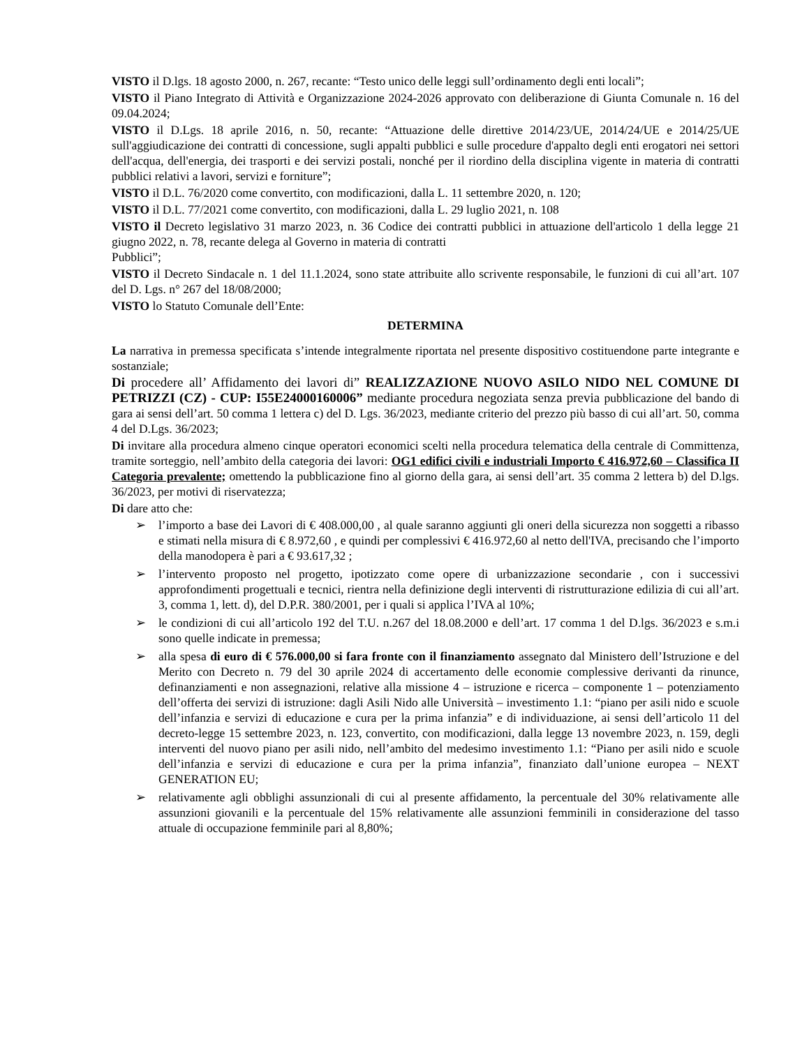VISTO il D.lgs. 18 agosto 2000, n. 267, recante: “Testo unico delle leggi sull’ordinamento degli enti locali”;
VISTO il Piano Integrato di Attività e Organizzazione 2024-2026 approvato con deliberazione di Giunta Comunale n. 16 del 09.04.2024;
VISTO il D.Lgs. 18 aprile 2016, n. 50, recante: “Attuazione delle direttive 2014/23/UE, 2014/24/UE e 2014/25/UE sull'aggiudicazione dei contratti di concessione, sugli appalti pubblici e sulle procedure d'appalto degli enti erogatori nei settori dell'acqua, dell'energia, dei trasporti e dei servizi postali, nonché per il riordino della disciplina vigente in materia di contratti pubblici relativi a lavori, servizi e forniture”;
VISTO il D.L. 76/2020 come convertito, con modificazioni, dalla L. 11 settembre 2020, n. 120;
VISTO il D.L. 77/2021 come convertito, con modificazioni, dalla L. 29 luglio 2021, n. 108
VISTO il Decreto legislativo 31 marzo 2023, n. 36 Codice dei contratti pubblici in attuazione dell'articolo 1 della legge 21 giugno 2022, n. 78, recante delega al Governo in materia di contratti
Pubblici”;
VISTO il Decreto Sindacale n. 1 del 11.1.2024, sono state attribuite allo scrivente responsabile, le funzioni di cui all’art. 107 del D. Lgs. n° 267 del 18/08/2000;
VISTO lo Statuto Comunale dell’Ente:
DETERMINA
La narrativa in premessa specificata s’intende integralmente riportata nel presente dispositivo costituendone parte integrante e sostanziale;
Di procedere all’ Affidamento dei lavori di” REALIZZAZIONE NUOVO ASILO NIDO NEL COMUNE DI PETRIZZI (CZ) - CUP: I55E24000160006” mediante procedura negoziata senza previa pubblicazione del bando di gara ai sensi dell’art. 50 comma 1 lettera c) del D. Lgs. 36/2023, mediante criterio del prezzo più basso di cui all’art. 50, comma 4 del D.Lgs. 36/2023;
Di invitare alla procedura almeno cinque operatori economici scelti nella procedura telematica della centrale di Committenza, tramite sorteggio, nell’ambito della categoria dei lavori: OG1 edifici civili e industriali Importo € 416.972,60 – Classifica II Categoria prevalente; omettendo la pubblicazione fino al giorno della gara, ai sensi dell’art. 35 comma 2 lettera b) del D.lgs. 36/2023, per motivi di riservatezza;
Di dare atto che:
➢ l’importo a base dei Lavori di € 408.000,00 , al quale saranno aggiunti gli oneri della sicurezza non soggetti a ribasso e stimati nella misura di € 8.972,60 , e quindi per complessivi € 416.972,60 al netto dell'IVA, precisando che l’importo della manodopera è pari a € 93.617,32 ;
➢ l’intervento proposto nel progetto, ipotizzato come opere di urbanizzazione secondarie , con i successivi approfondimenti progettuali e tecnici, rientra nella definizione degli interventi di ristrutturazione edilizia di cui all’art. 3, comma 1, lett. d), del D.P.R. 380/2001, per i quali si applica l’IVA al 10%;
➢ le condizioni di cui all’articolo 192 del T.U. n.267 del 18.08.2000 e dell’art. 17 comma 1 del D.lgs. 36/2023 e s.m.i sono quelle indicate in premessa;
➢ alla spesa di euro di € 576.000,00 si fara fronte con il finanziamento assegnato dal Ministero dell’Istruzione e del Merito con Decreto n. 79 del 30 aprile 2024 di accertamento delle economie complessive derivanti da rinunce, definanziamenti e non assegnazioni, relative alla missione 4 – istruzione e ricerca – componente 1 – potenziamento dell’offerta dei servizi di istruzione: dagli Asili Nido alle Università – investimento 1.1: “piano per asili nido e scuole dell’infanzia e servizi di educazione e cura per la prima infanzia” e di individuazione, ai sensi dell’articolo 11 del decreto-legge 15 settembre 2023, n. 123, convertito, con modificazioni, dalla legge 13 novembre 2023, n. 159, degli interventi del nuovo piano per asili nido, nell’ambito del medesimo investimento 1.1: “Piano per asili nido e scuole dell’infanzia e servizi di educazione e cura per la prima infanzia”, finanziato dall’unione europea – NEXT GENERATION EU;
➢ relativamente agli obblighi assunzionali di cui al presente affidamento, la percentuale del 30% relativamente alle assunzioni giovanili e la percentuale del 15% relativamente alle assunzioni femminili in considerazione del tasso attuale di occupazione femminile pari al 8,80%;